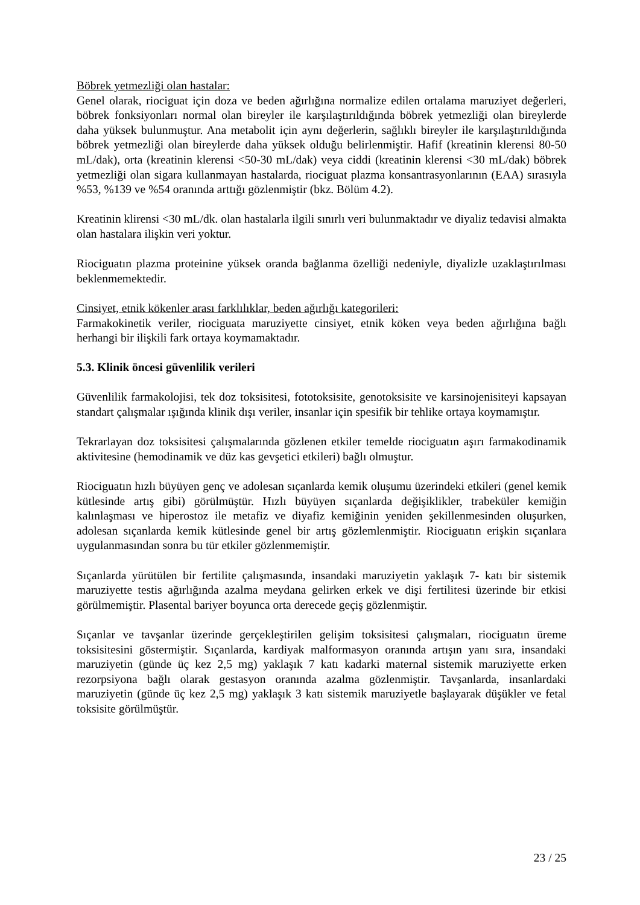Böbrek yetmezliği olan hastalar:
Genel olarak, riociguat için doza ve beden ağırlığına normalize edilen ortalama maruziyet değerleri, böbrek fonksiyonları normal olan bireyler ile karşılaştırıldığında böbrek yetmezliği olan bireylerde daha yüksek bulunmuştur. Ana metabolit için aynı değerlerin, sağlıklı bireyler ile karşılaştırıldığında böbrek yetmezliği olan bireylerde daha yüksek olduğu belirlenmiştir. Hafif (kreatinin klerensi 80-50 mL/dak), orta (kreatinin klerensi <50-30 mL/dak) veya ciddi (kreatinin klerensi <30 mL/dak) böbrek yetmezliği olan sigara kullanmayan hastalarda, riociguat plazma konsantrasyonlarının (EAA) sırasıyla %53, %139 ve %54 oranında arttığı gözlenmiştir (bkz. Bölüm 4.2).
Kreatinin klirensi <30 mL/dk. olan hastalarla ilgili sınırlı veri bulunmaktadır ve diyaliz tedavisi almakta olan hastalara ilişkin veri yoktur.
Riociguatın plazma proteinine yüksek oranda bağlanma özelliği nedeniyle, diyalizle uzaklaştırılması beklenmemektedir.
Cinsiyet, etnik kökenler arası farklılıklar, beden ağırlığı kategorileri:
Farmakokinetik veriler, riociguata maruziyette cinsiyet, etnik köken veya beden ağırlığına bağlı herhangi bir ilişkili fark ortaya koymamaktadır.
5.3. Klinik öncesi güvenlilik verileri
Güvenlilik farmakolojisi, tek doz toksisitesi, fototoksisite, genotoksisite ve karsinojenisiteyi kapsayan standart çalışmalar ışığında klinik dışı veriler, insanlar için spesifik bir tehlike ortaya koymamıştır.
Tekrarlayan doz toksisitesi çalışmalarında gözlenen etkiler temelde riociguatın aşırı farmakodinamik aktivitesine (hemodinamik ve düz kas gevşetici etkileri) bağlı olmuştur.
Riociguatın hızlı büyüyen genç ve adolesan sıçanlarda kemik oluşumu üzerindeki etkileri (genel kemik kütlesinde artış gibi) görülmüştür. Hızlı büyüyen sıçanlarda değişiklikler, trabeküler kemiğin kalınlaşması ve hiperostoz ile metafiz ve diyafiz kemiğinin yeniden şekillenmesinden oluşurken, adolesan sıçanlarda kemik kütlesinde genel bir artış gözlemlenmiştir. Riociguatın erişkin sıçanlara uygulanmasından sonra bu tür etkiler gözlenmemiştir.
Sıçanlarda yürütülen bir fertilite çalışmasında, insandaki maruziyetin yaklaşık 7- katı bir sistemik maruziyette testis ağırlığında azalma meydana gelirken erkek ve dişi fertilitesi üzerinde bir etkisi görülmemiştir. Plasental bariyer boyunca orta derecede geçiş gözlenmiştir.
Sıçanlar ve tavşanlar üzerinde gerçekleştirilen gelişim toksisitesi çalışmaları, riociguatın üreme toksisitesini göstermiştir. Sıçanlarda, kardiyak malformasyon oranında artışın yanı sıra, insandaki maruziyetin (günde üç kez 2,5 mg) yaklaşık 7 katı kadarki maternal sistemik maruziyette erken rezorpsiyona bağlı olarak gestasyon oranında azalma gözlenmiştir. Tavşanlarda, insanlardaki maruziyetin (günde üç kez 2,5 mg) yaklaşık 3 katı sistemik maruziyetle başlayarak düşükler ve fetal toksisite görülmüştür.
23 / 25